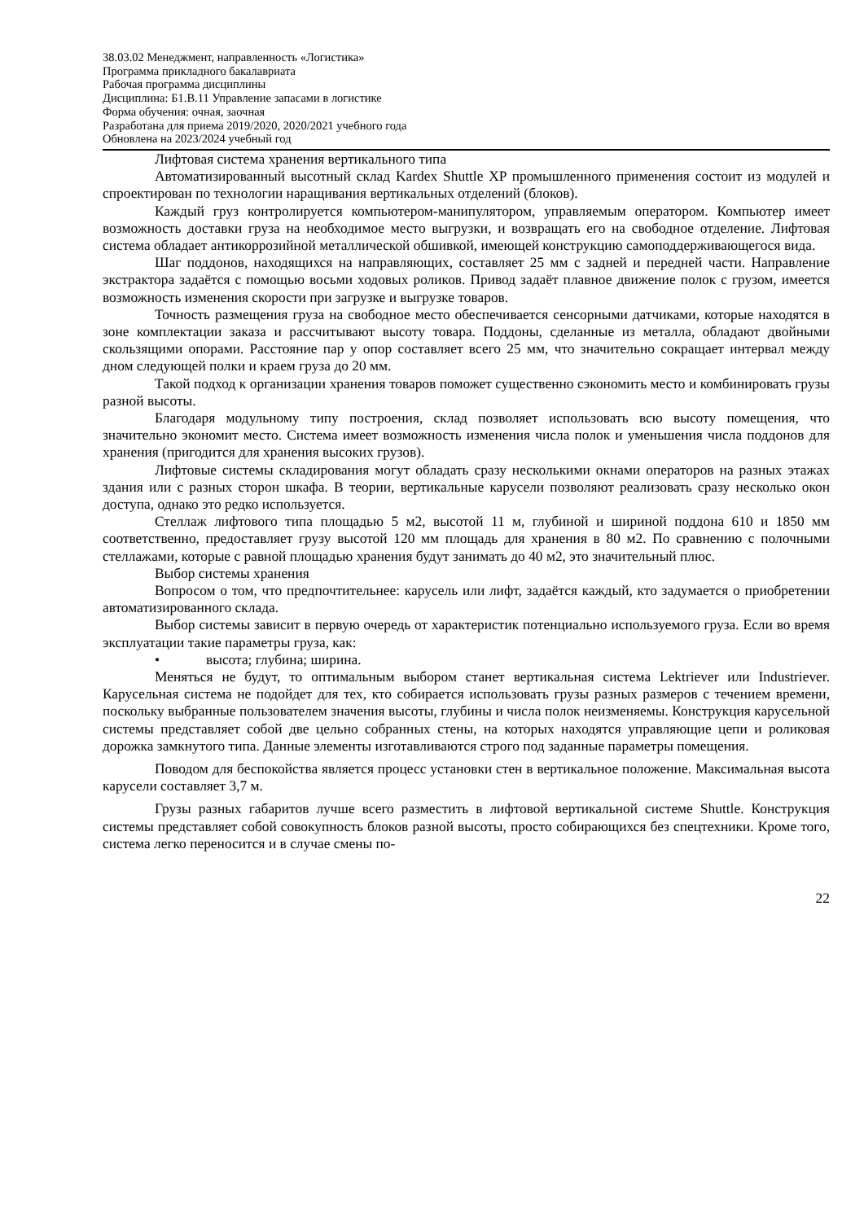38.03.02 Менеджмент, направленность «Логистика»
Программа прикладного бакалавриата
Рабочая программа дисциплины
Дисциплина: Б1.В.11 Управление запасами в логистике
Форма обучения: очная, заочная
Разработана для приема 2019/2020, 2020/2021 учебного года
Обновлена на 2023/2024 учебный год
Лифтовая система хранения вертикального типа
Автоматизированный высотный склад Kardex Shuttle XP промышленного применения состоит из модулей и спроектирован по технологии наращивания вертикальных отделений (блоков).
Каждый груз контролируется компьютером-манипулятором, управляемым оператором. Компьютер имеет возможность доставки груза на необходимое место выгрузки, и возвращать его на свободное отделение. Лифтовая система обладает антикоррозийной металлической обшивкой, имеющей конструкцию самоподдерживающегося вида.
Шаг поддонов, находящихся на направляющих, составляет 25 мм с задней и передней части. Направление экстрактора задаётся с помощью восьми ходовых роликов. Привод задаёт плавное движение полок с грузом, имеется возможность изменения скорости при загрузке и выгрузке товаров.
Точность размещения груза на свободное место обеспечивается сенсорными датчиками, которые находятся в зоне комплектации заказа и рассчитывают высоту товара. Поддоны, сделанные из металла, обладают двойными скользящими опорами. Расстояние пар у опор составляет всего 25 мм, что значительно сокращает интервал между дном следующей полки и краем груза до 20 мм.
Такой подход к организации хранения товаров поможет существенно сэкономить место и комбинировать грузы разной высоты.
Благодаря модульному типу построения, склад позволяет использовать всю высоту помещения, что значительно экономит место. Система имеет возможность изменения числа полок и уменьшения числа поддонов для хранения (пригодится для хранения высоких грузов).
Лифтовые системы складирования могут обладать сразу несколькими окнами операторов на разных этажах здания или с разных сторон шкафа. В теории, вертикальные карусели позволяют реализовать сразу несколько окон доступа, однако это редко используется.
Стеллаж лифтового типа площадью 5 м2, высотой 11 м, глубиной и шириной поддона 610 и 1850 мм соответственно, предоставляет грузу высотой 120 мм площадь для хранения в 80 м2. По сравнению с полочными стеллажами, которые с равной площадью хранения будут занимать до 40 м2, это значительный плюс.
Выбор системы хранения
Вопросом о том, что предпочтительнее: карусель или лифт, задаётся каждый, кто задумается о приобретении автоматизированного склада.
Выбор системы зависит в первую очередь от характеристик потенциально используемого груза. Если во время эксплуатации такие параметры груза, как:
• высота; глубина; ширина.
Меняться не будут, то оптимальным выбором станет вертикальная система Lektriever или Industriever. Карусельная система не подойдет для тех, кто собирается использовать грузы разных размеров с течением времени, поскольку выбранные пользователем значения высоты, глубины и числа полок неизменяемы. Конструкция карусельной системы представляет собой две цельно собранных стены, на которых находятся управляющие цепи и роликовая дорожка замкнутого типа. Данные элементы изготавливаются строго под заданные параметры помещения.
Поводом для беспокойства является процесс установки стен в вертикальное положение. Максимальная высота карусели составляет 3,7 м.
Грузы разных габаритов лучше всего разместить в лифтовой вертикальной системе Shuttle. Конструкция системы представляет собой совокупность блоков разной высоты, просто собирающихся без спецтехники. Кроме того, система легко переносится и в случае смены по-
22